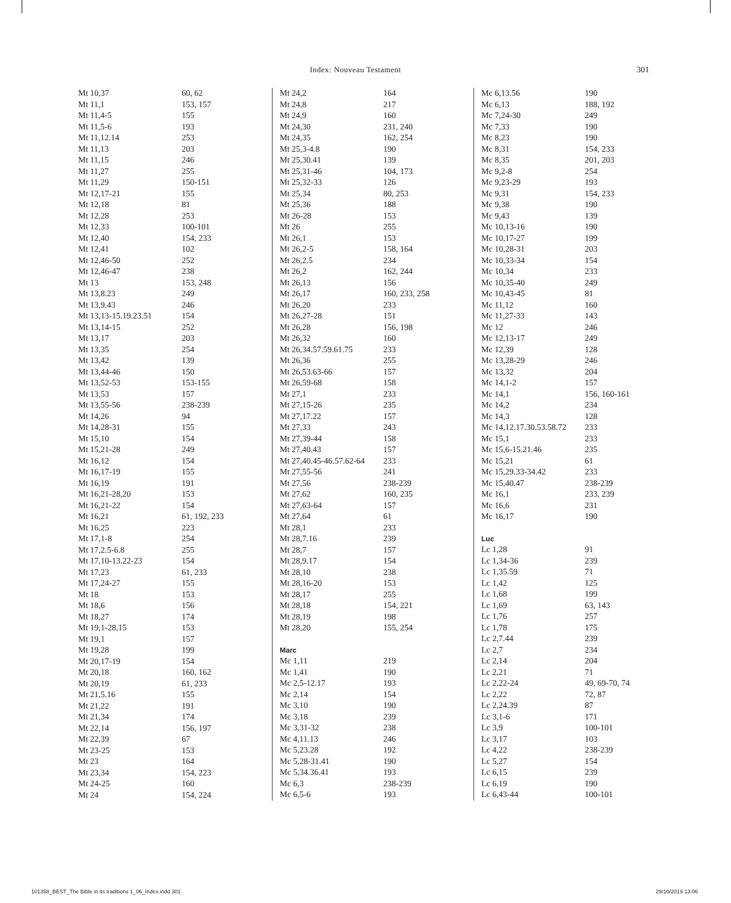Index: Nouveau Testament 301
| Mt 10,37 | 60, 62 |
| Mt 11,1 | 153, 157 |
| Mt 11,4-5 | 155 |
| Mt 11,5-6 | 193 |
| Mt 11,12.14 | 253 |
| Mt 11,13 | 203 |
| Mt 11,15 | 246 |
| Mt 11,27 | 255 |
| Mt 11,29 | 150-151 |
| Mt 12,17-21 | 155 |
| Mt 12,18 | 81 |
| Mt 12,28 | 253 |
| Mt 12,33 | 100-101 |
| Mt 12,40 | 154, 233 |
| Mt 12,41 | 102 |
| Mt 12,46-50 | 252 |
| Mt 12,46-47 | 238 |
| Mt 13 | 153, 248 |
| Mt 13,8.23 | 249 |
| Mt 13,9.43 | 246 |
| Mt 13,13-15.19.23.51 | 154 |
| Mt 13,14-15 | 252 |
| Mt 13,17 | 203 |
| Mt 13,35 | 254 |
| Mt 13,42 | 139 |
| Mt 13,44-46 | 150 |
| Mt 13,52-53 | 153-155 |
| Mt 13,53 | 157 |
| Mt 13,55-56 | 238-239 |
| Mt 14,26 | 94 |
| Mt 14,28-31 | 155 |
| Mt 15,10 | 154 |
| Mt 15,21-28 | 249 |
| Mt 16,12 | 154 |
| Mt 16,17-19 | 155 |
| Mt 16,19 | 191 |
| Mt 16,21-28,20 | 153 |
| Mt 16,21-22 | 154 |
| Mt 16,21 | 61, 192, 233 |
| Mt 16,25 | 223 |
| Mt 17,1-8 | 254 |
| Mt 17,2.5-6.8 | 255 |
| Mt 17,10-13.22-23 | 154 |
| Mt 17,23 | 61, 233 |
| Mt 17,24-27 | 155 |
| Mt 18 | 153 |
| Mt 18,6 | 156 |
| Mt 18,27 | 174 |
| Mt 19,1-28,15 | 153 |
| Mt 19,1 | 157 |
| Mt 19,28 | 199 |
| Mt 20,17-19 | 154 |
| Mt 20,18 | 160, 162 |
| Mt 20,19 | 61, 233 |
| Mt 21,5.16 | 155 |
| Mt 21,22 | 191 |
| Mt 21,34 | 174 |
| Mt 22,14 | 156, 197 |
| Mt 22,39 | 67 |
| Mt 23-25 | 153 |
| Mt 23 | 164 |
| Mt 23,34 | 154, 223 |
| Mt 24-25 | 160 |
| Mt 24 | 154, 224 |
| Mt 24,2 | 164 |
| Mt 24,8 | 217 |
| Mt 24,9 | 160 |
| Mt 24,30 | 231, 240 |
| Mt 24,35 | 162, 254 |
| Mt 25,3-4.8 | 190 |
| Mt 25,30.41 | 139 |
| Mt 25,31-46 | 104, 173 |
| Mt 25,32-33 | 126 |
| Mt 25,34 | 80, 253 |
| Mt 25,36 | 188 |
| Mt 26-28 | 153 |
| Mt 26 | 255 |
| Mt 26,1 | 153 |
| Mt 26,2-5 | 158, 164 |
| Mt 26,2.5 | 234 |
| Mt 26,2 | 162, 244 |
| Mt 26,13 | 156 |
| Mt 26,17 | 160, 233, 258 |
| Mt 26,20 | 233 |
| Mt 26,27-28 | 151 |
| Mt 26,28 | 156, 198 |
| Mt 26,32 | 160 |
| Mt 26,34.57.59.61.75 | 233 |
| Mt 26,36 | 255 |
| Mt 26,53.63-66 | 157 |
| Mt 26,59-68 | 158 |
| Mt 27,1 | 233 |
| Mt 27,15-26 | 235 |
| Mt 27,17.22 | 157 |
| Mt 27,33 | 243 |
| Mt 27,39-44 | 158 |
| Mt 27,40.43 | 157 |
| Mt 27,40.45-46.57.62-64 | 233 |
| Mt 27,55-56 | 241 |
| Mt 27,56 | 238-239 |
| Mt 27,62 | 160, 235 |
| Mt 27,63-64 | 157 |
| Mt 27,64 | 61 |
| Mt 28,1 | 233 |
| Mt 28,7.16 | 239 |
| Mt 28,7 | 157 |
| Mt 28,9.17 | 154 |
| Mt 28,10 | 238 |
| Mt 28,16-20 | 153 |
| Mt 28,17 | 255 |
| Mt 28,18 | 154, 221 |
| Mt 28,19 | 198 |
| Mt 28,20 | 155, 254 |
| Marc | |
| Mc 1,11 | 219 |
| Mc 1,41 | 190 |
| Mc 2,5-12.17 | 193 |
| Mc 2,14 | 154 |
| Mc 3,10 | 190 |
| Mc 3,18 | 239 |
| Mc 3,31-32 | 238 |
| Mc 4,11.13 | 246 |
| Mc 5,23.28 | 192 |
| Mc 5,28-31.41 | 190 |
| Mc 5,34.36.41 | 193 |
| Mc 6,3 | 238-239 |
| Mc 6,5-6 | 193 |
| Mc 6,13.56 | 190 |
| Mc 6,13 | 188, 192 |
| Mc 7,24-30 | 249 |
| Mc 7,33 | 190 |
| Mc 8,23 | 190 |
| Mc 8,31 | 154, 233 |
| Mc 8,35 | 201, 203 |
| Mc 9,2-8 | 254 |
| Mc 9,23-29 | 193 |
| Mc 9,31 | 154, 233 |
| Mc 9,38 | 190 |
| Mc 9,43 | 139 |
| Mc 10,13-16 | 190 |
| Mc 10,17-27 | 199 |
| Mc 10,28-31 | 203 |
| Mc 10,33-34 | 154 |
| Mc 10,34 | 233 |
| Mc 10,35-40 | 249 |
| Mc 10,43-45 | 81 |
| Mc 11,12 | 160 |
| Mc 11,27-33 | 143 |
| Mc 12 | 246 |
| Mc 12,13-17 | 249 |
| Mc 12,39 | 128 |
| Mc 13,28-29 | 246 |
| Mc 13,32 | 204 |
| Mc 14,1-2 | 157 |
| Mc 14,1 | 156, 160-161 |
| Mc 14,2 | 234 |
| Mc 14,3 | 128 |
| Mc 14,12.17.30.53.58.72 | 233 |
| Mc 15,1 | 233 |
| Mc 15,6-15.21.46 | 235 |
| Mc 15,21 | 61 |
| Mc 15,29.33-34.42 | 233 |
| Mc 15,40.47 | 238-239 |
| Mc 16,1 | 233, 239 |
| Mc 16,6 | 231 |
| Mc 16,17 | 190 |
| Luc | |
| Lc 1,28 | 91 |
| Lc 1,34-36 | 239 |
| Lc 1,35.59 | 71 |
| Lc 1,42 | 125 |
| Lc 1,68 | 199 |
| Lc 1,69 | 63, 143 |
| Lc 1,76 | 257 |
| Lc 1,78 | 175 |
| Lc 2,7.44 | 239 |
| Lc 2,7 | 234 |
| Lc 2,14 | 204 |
| Lc 2,21 | 71 |
| Lc 2,22-24 | 49, 69-70, 74 |
| Lc 2,22 | 72, 87 |
| Lc 2,24.39 | 87 |
| Lc 3,1-6 | 171 |
| Lc 3,9 | 100-101 |
| Lc 3,17 | 103 |
| Lc 4,22 | 238-239 |
| Lc 5,27 | 154 |
| Lc 6,15 | 239 |
| Lc 6,19 | 190 |
| Lc 6,43-44 | 100-101 |
101358_BEST_The Bible in its traditions 1_06_Index.indd 301
29/10/2019 13:06